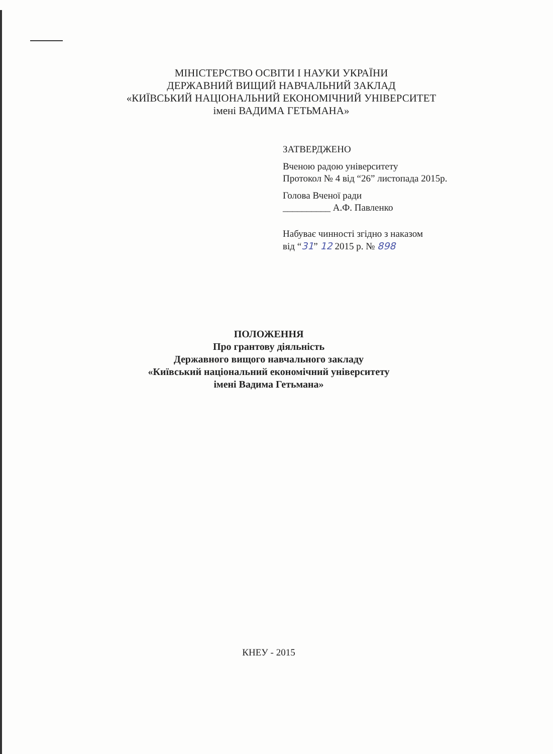МІНІСТЕРСТВО ОСВІТИ І НАУКИ УКРАЇНИ
ДЕРЖАВНИЙ ВИЩИЙ НАВЧАЛЬНИЙ ЗАКЛАД
«КИЇВСЬКИЙ НАЦІОНАЛЬНИЙ ЕКОНОМІЧНИЙ УНІВЕРСИТЕТ
імені ВАДИМА ГЕТЬМАНА»
ЗАТВЕРДЖЕНО
Вченою радою університету
Протокол № 4 від “26” листопада 2015р.
Голова Вченої ради
__________ А.Ф. Павленко
Набуває чинності згідно з наказом
від “31” 12 2015 р. № 898
ПОЛОЖЕННЯ
Про грантову діяльність
Державного вищого навчального закладу
«Київський національний економічний університету
імені Вадима Гетьмана»
КНЕУ - 2015